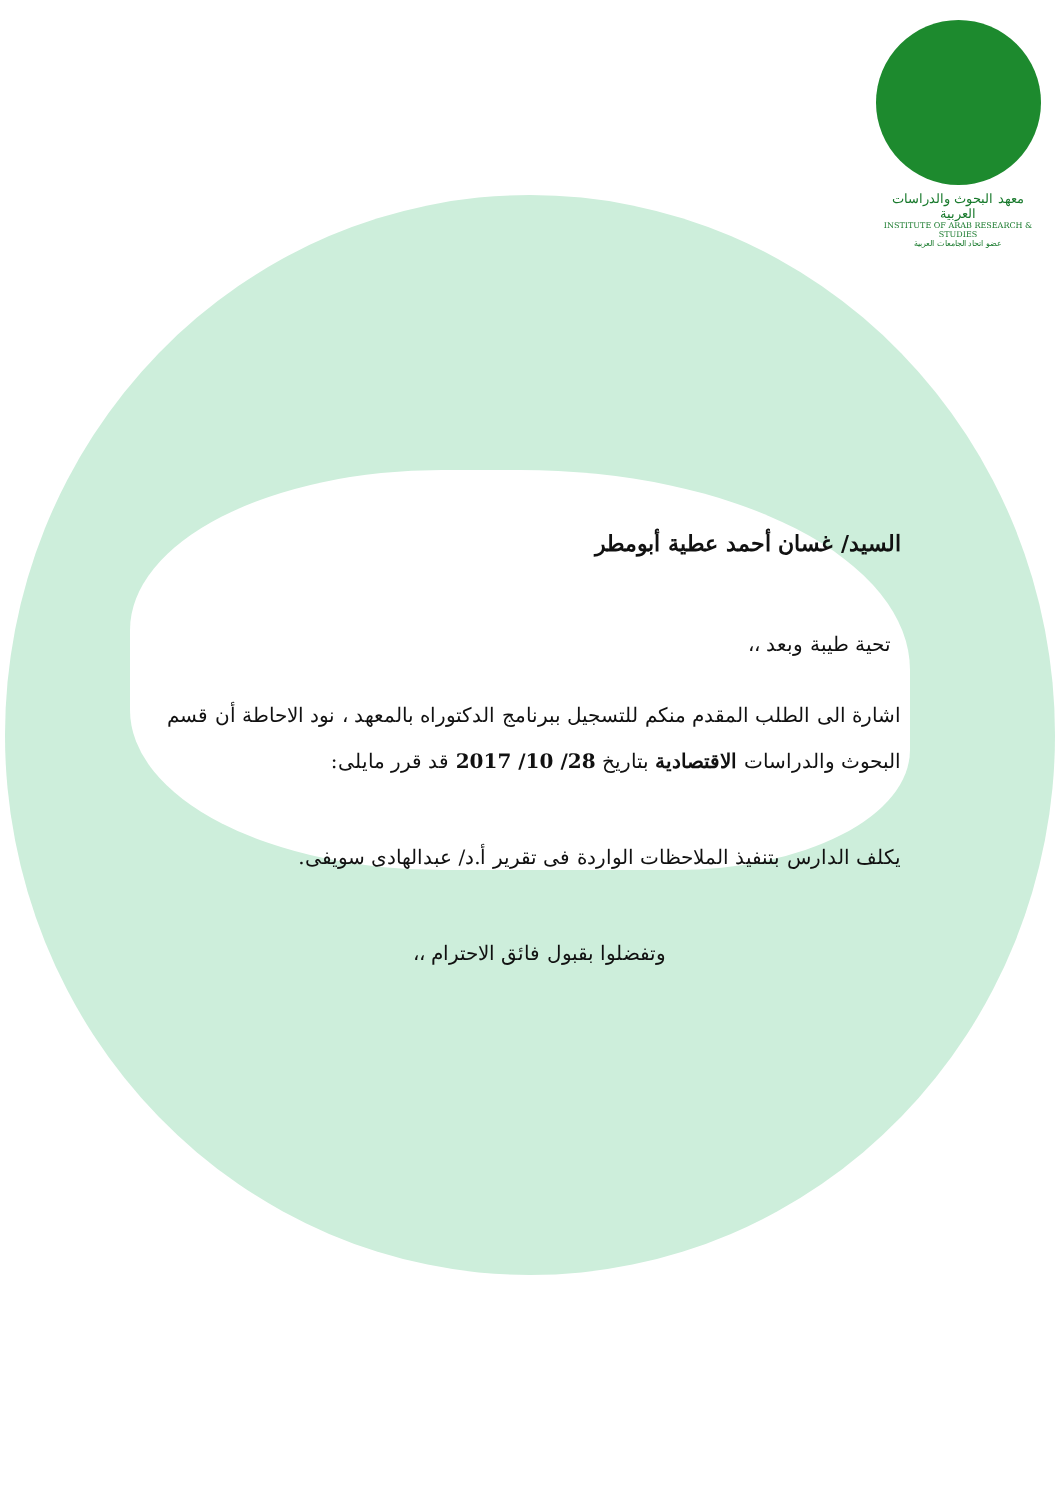معهد البحوث والدراسات العربية
INSTITUTE OF ARAB RESEARCH & STUDIES
عضو اتحاد الجامعات العربية
السيد/ غسان أحمد عطية أبومطر
تحية طيبة وبعد ،،
اشارة الى الطلب المقدم منكم للتسجيل ببرنامج الدكتوراه بالمعهد ، نود الاحاطة أن قسم البحوث والدراسات الاقتصادية بتاريخ 28/ 10/ 2017 قد قرر مايلى:
يكلف الدارس بتنفيذ الملاحظات الواردة فى تقرير أ.د/ عبدالهادى سويفى.
وتفضلوا بقبول فائق الاحترام ،،